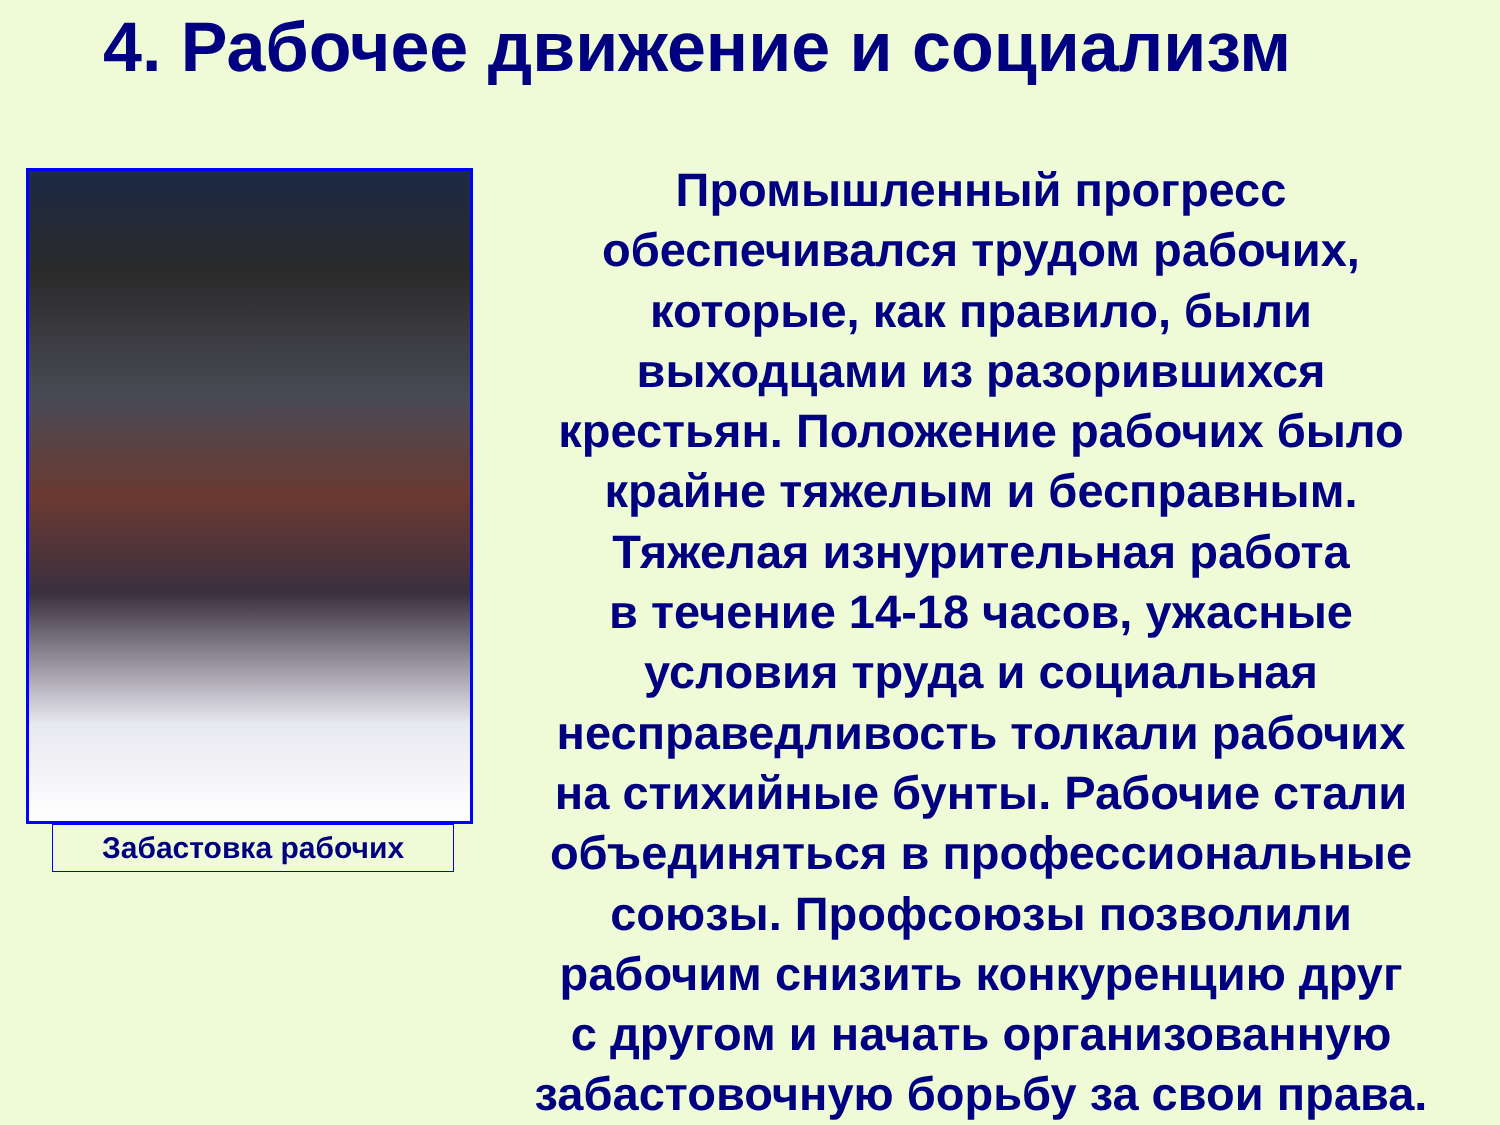4. Рабочее движение и социализм
Забастовка рабочих
Промышленный прогресс
обеспечивался трудом рабочих,
которые, как правило, были
выходцами из разорившихся
крестьян. Положение рабочих было
крайне тяжелым и бесправным.
Тяжелая изнурительная работа
в течение 14-18 часов, ужасные
условия труда и социальная
несправедливость толкали рабочих
на стихийные бунты. Рабочие стали
объединяться в профессиональные
союзы. Профсоюзы позволили
рабочим снизить конкуренцию друг
с другом и начать организованную
забастовочную борьбу за свои права.